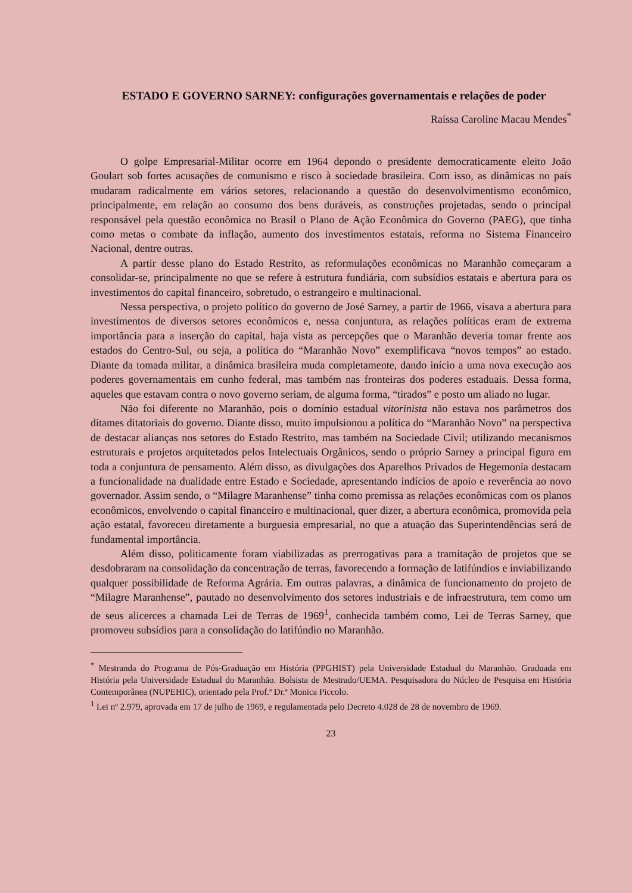ESTADO E GOVERNO SARNEY: configurações governamentais e relações de poder
Raíssa Caroline Macau Mendes<sup>*</sup>
O golpe Empresarial-Militar ocorre em 1964 depondo o presidente democraticamente eleito João Goulart sob fortes acusações de comunismo e risco à sociedade brasileira. Com isso, as dinâmicas no país mudaram radicalmente em vários setores, relacionando a questão do desenvolvimentismo econômico, principalmente, em relação ao consumo dos bens duráveis, as construções projetadas, sendo o principal responsável pela questão econômica no Brasil o Plano de Ação Econômica do Governo (PAEG), que tinha como metas o combate da inflação, aumento dos investimentos estatais, reforma no Sistema Financeiro Nacional, dentre outras.
A partir desse plano do Estado Restrito, as reformulações econômicas no Maranhão começaram a consolidar-se, principalmente no que se refere à estrutura fundiária, com subsídios estatais e abertura para os investimentos do capital financeiro, sobretudo, o estrangeiro e multinacional.
Nessa perspectiva, o projeto político do governo de José Sarney, a partir de 1966, visava a abertura para investimentos de diversos setores econômicos e, nessa conjuntura, as relações políticas eram de extrema importância para a inserção do capital, haja vista as percepções que o Maranhão deveria tomar frente aos estados do Centro-Sul, ou seja, a política do “Maranhão Novo” exemplificava “novos tempos” ao estado. Diante da tomada militar, a dinâmica brasileira muda completamente, dando início a uma nova execução aos poderes governamentais em cunho federal, mas também nas fronteiras dos poderes estaduais. Dessa forma, aqueles que estavam contra o novo governo seriam, de alguma forma, “tirados” e posto um aliado no lugar.
Não foi diferente no Maranhão, pois o domínio estadual vitorinista não estava nos parâmetros dos ditames ditatoriais do governo. Diante disso, muito impulsionou a política do “Maranhão Novo” na perspectiva de destacar alianças nos setores do Estado Restrito, mas também na Sociedade Civil; utilizando mecanismos estruturais e projetos arquitetados pelos Intelectuais Orgânicos, sendo o próprio Sarney a principal figura em toda a conjuntura de pensamento. Além disso, as divulgações dos Aparelhos Privados de Hegemonia destacam a funcionalidade na dualidade entre Estado e Sociedade, apresentando indícios de apoio e reverência ao novo governador. Assim sendo, o “Milagre Maranhense” tinha como premissa as relações econômicas com os planos econômicos, envolvendo o capital financeiro e multinacional, quer dizer, a abertura econômica, promovida pela ação estatal, favoreceu diretamente a burguesia empresarial, no que a atuação das Superintendências será de fundamental importância.
Além disso, politicamente foram viabilizadas as prerrogativas para a tramitação de projetos que se desdobraram na consolidação da concentração de terras, favorecendo a formação de latifúndios e inviabilizando qualquer possibilidade de Reforma Agrária. Em outras palavras, a dinâmica de funcionamento do projeto de “Milagre Maranhense”, pautado no desenvolvimento dos setores industriais e de infraestrutura, tem como um de seus alicerces a chamada Lei de Terras de 1969<sup>1</sup>, conhecida também como, Lei de Terras Sarney, que promoveu subsídios para a consolidação do latifúndio no Maranhão.
<sup>*</sup> Mestranda do Programa de Pós-Graduação em História (PPGHIST) pela Universidade Estadual do Maranhão. Graduada em História pela Universidade Estadual do Maranhão. Bolsista de Mestrado/UEMA. Pesquisadora do Núcleo de Pesquisa em História Contemporânea (NUPEHIC), orientado pela Prof.ª Dr.ª Monica Piccolo.
<sup>1</sup> Lei nº 2.979, aprovada em 17 de julho de 1969, e regulamentada pelo Decreto 4.028 de 28 de novembro de 1969.
23